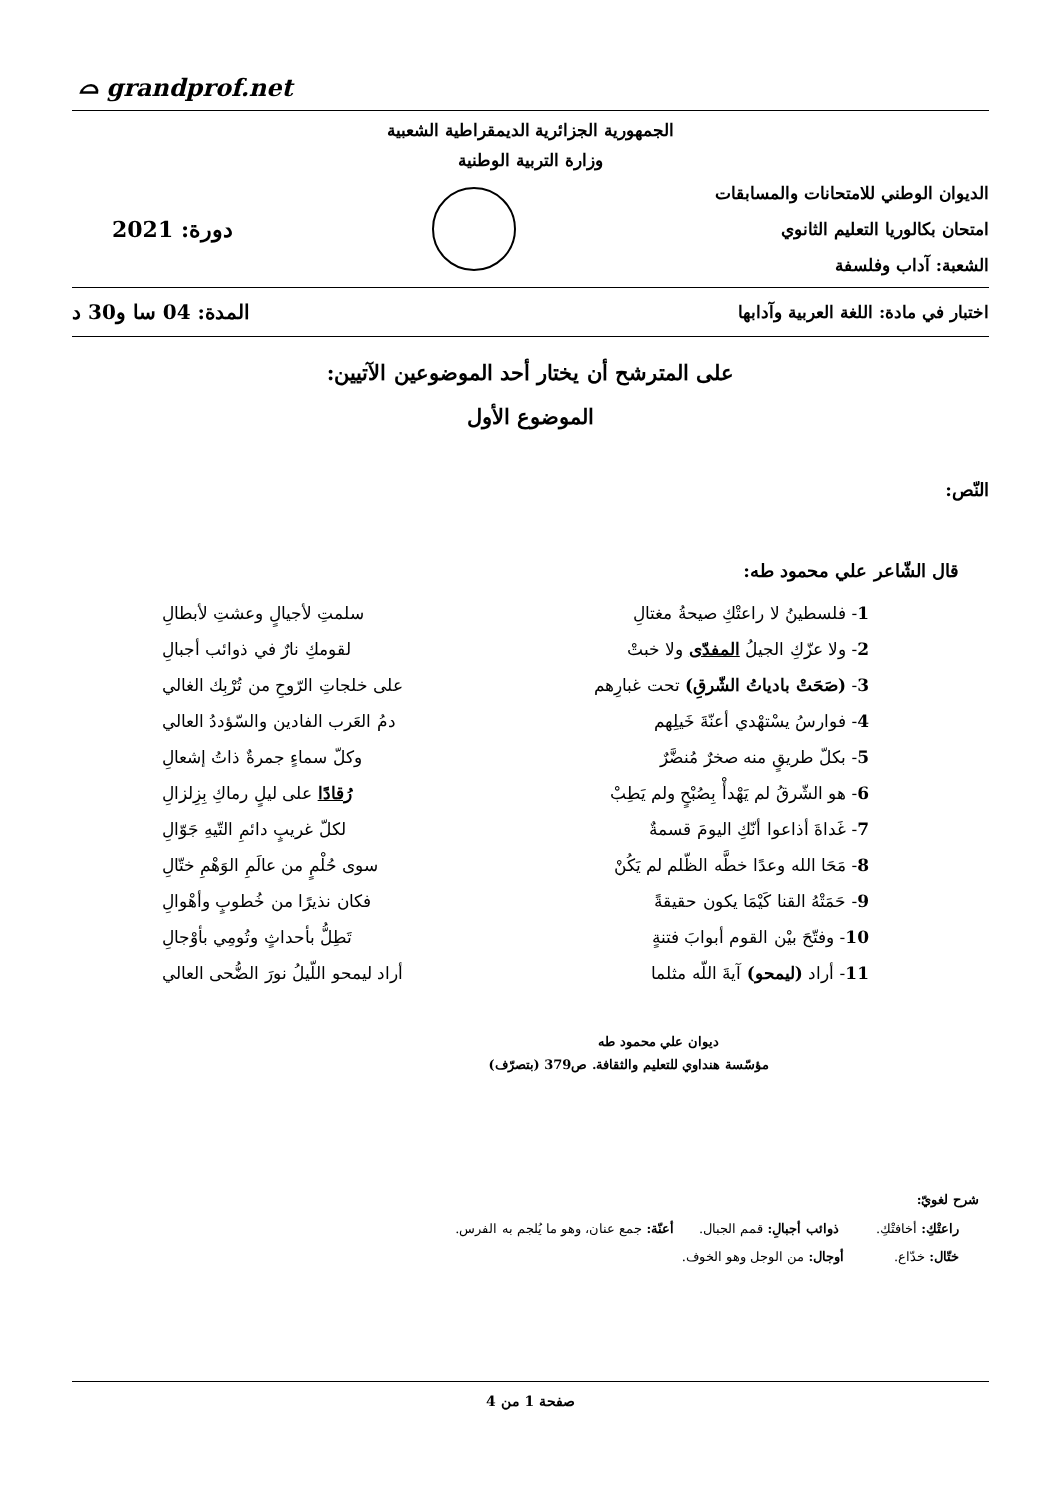⌓ grandprof.net
الجمهورية الجزائرية الديمقراطية الشعبية
وزارة التربية الوطنية
الديوان الوطني للامتحانات والمسابقات
امتحان بكالوريا التعليم الثانوي
الشعبة: آداب وفلسفة
دورة: 2021
اختبار في مادة: اللغة العربية وآدابها المدة: 04 سا و30 د
على المترشح أن يختار أحد الموضوعين الآتيين:
الموضوع الأول
النّص:
قال الشّاعر علي محمود طه:
1- فلسطينُ لا راعتْكِ صيحةُ مغتالِ سلمتِ لأجيالٍ وعشتِ لأبطالِ
2- ولا عزّكِ الجيلُ المفدّى ولا خبتْ لقومكِ نارٌ في ذوائب أجبالِ
3- (صَحَتْ بادياتُ الشّرقِ) تحت غبارِهم على خلجاتِ الرّوحِ من تُرْبِك الغالي
4- فوارسُ يسْتهْدي أعنّةَ خَيلِهم دمُ العَرب الفادين والسّؤددُ العالي
5- بكلّ طريقٍ منه صخرٌ مُنضَّرٌ وكلّ سماءٍ جمرةٌ ذاتُ إشعالِ
6- هو الشّرقُ لم يَهْدأْ بِصُبْحٍ ولم يَطِبْ رُقادًا على ليلٍ رماكِ بِزِلزالِ
7- غَداةَ أذاعوا أنّكِ اليومَ قسمةٌ لكلّ غريبٍ دائمِ التّيهِ جَوّالِ
8- مَحَا الله وعدًا خطَّه الظّلم لم يَكُنْ سوى حُلْمٍ من عالَمِ الوَهْمِ ختّالِ
9- حَمَتْهُ القنا كَيْمَا يكون حقيقةً فكان نذيرًا من خُطوبٍ وأهْوالِ
10- وفتّحَ بيْن القوم أبوابَ فتنةٍ تَطِلُّ بأحداثٍ وتُومِي بأوْجالِ
11- أراد (ليمحو) آيةَ اللّه مثلما أراد ليمحو اللّيلُ نورَ الضُّحى العالي
ديوان علي محمود طه
مؤسّسة هنداوي للتعليم والثقافة. ص379 (بتصرّف)
شرح لغويّ:
راعتْكِ: أخافتْكِ. ذوائب أجبالِ: قمم الجبال. أعنّة: جمع عنان، وهو ما يُلجم به الفرس.
ختّال: خدّاع. أوجال: من الوجل وهو الخوف.
صفحة 1 من 4